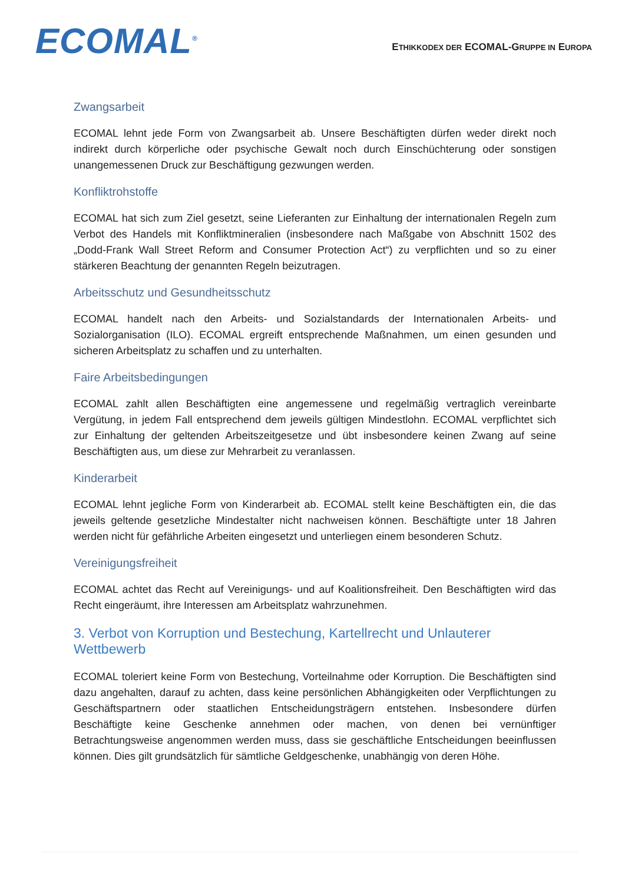ECOMAL<sup>®</sup>
ETHIKKODEX DER ECOMAL-GRUPPE IN EUROPA
Zwangsarbeit
ECOMAL lehnt jede Form von Zwangsarbeit ab. Unsere Beschäftigten dürfen weder direkt noch indirekt durch körperliche oder psychische Gewalt noch durch Einschüchterung oder sonstigen unangemessenen Druck zur Beschäftigung gezwungen werden.
Konfliktrohstoffe
ECOMAL hat sich zum Ziel gesetzt, seine Lieferanten zur Einhaltung der internationalen Regeln zum Verbot des Handels mit Konfliktmineralien (insbesondere nach Maßgabe von Abschnitt 1502 des „Dodd-Frank Wall Street Reform and Consumer Protection Act“) zu verpflichten und so zu einer stärkeren Beachtung der genannten Regeln beizutragen.
Arbeitsschutz und Gesundheitsschutz
ECOMAL handelt nach den Arbeits- und Sozialstandards der Internationalen Arbeits- und Sozialorganisation (ILO). ECOMAL ergreift entsprechende Maßnahmen, um einen gesunden und sicheren Arbeitsplatz zu schaffen und zu unterhalten.
Faire Arbeitsbedingungen
ECOMAL zahlt allen Beschäftigten eine angemessene und regelmäßig vertraglich vereinbarte Vergütung, in jedem Fall entsprechend dem jeweils gültigen Mindestlohn. ECOMAL verpflichtet sich zur Einhaltung der geltenden Arbeitszeitgesetze und übt insbesondere keinen Zwang auf seine Beschäftigten aus, um diese zur Mehrarbeit zu veranlassen.
Kinderarbeit
ECOMAL lehnt jegliche Form von Kinderarbeit ab. ECOMAL stellt keine Beschäftigten ein, die das jeweils geltende gesetzliche Mindestalter nicht nachweisen können. Beschäftigte unter 18 Jahren werden nicht für gefährliche Arbeiten eingesetzt und unterliegen einem besonderen Schutz.
Vereinigungsfreiheit
ECOMAL achtet das Recht auf Vereinigungs- und auf Koalitionsfreiheit. Den Beschäftigten wird das Recht eingeräumt, ihre Interessen am Arbeitsplatz wahrzunehmen.
3. Verbot von Korruption und Bestechung, Kartellrecht und Unlauterer Wettbewerb
ECOMAL toleriert keine Form von Bestechung, Vorteilnahme oder Korruption. Die Beschäftigten sind dazu angehalten, darauf zu achten, dass keine persönlichen Abhängigkeiten oder Verpflichtungen zu Geschäftspartnern oder staatlichen Entscheidungsträgern entstehen. Insbesondere dürfen Beschäftigte keine Geschenke annehmen oder machen, von denen bei vernünftiger Betrachtungsweise angenommen werden muss, dass sie geschäftliche Entscheidungen beeinflussen können. Dies gilt grundsätzlich für sämtliche Geldgeschenke, unabhängig von deren Höhe.